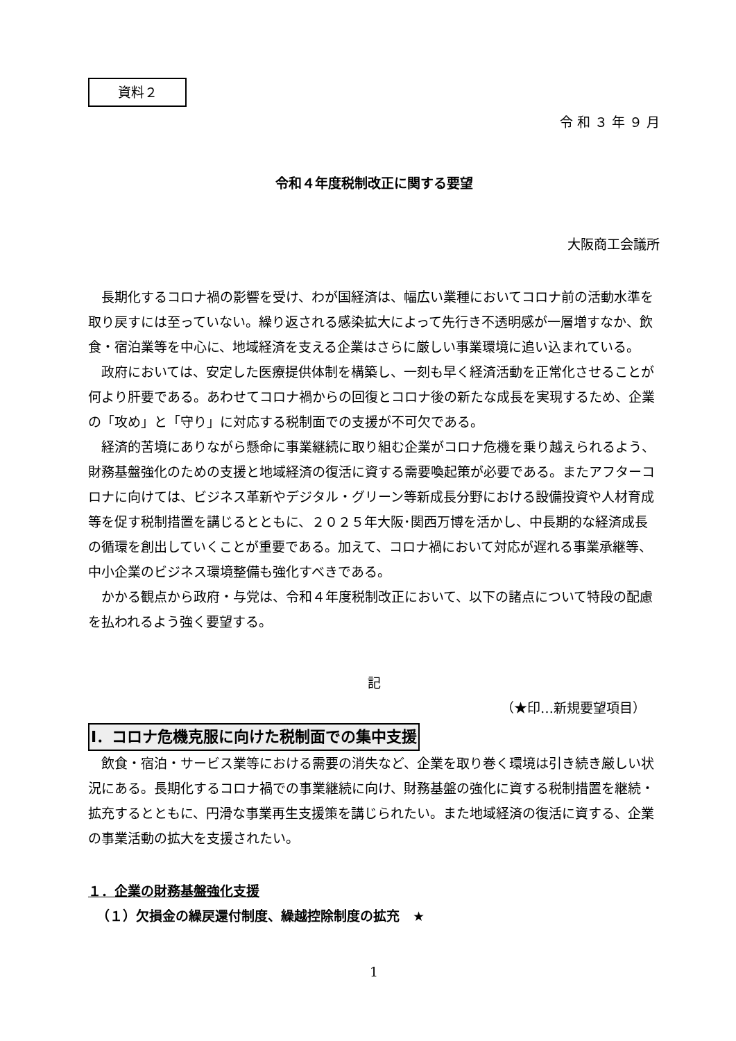資料２
令 和 ３ 年 ９ 月
令和４年度税制改正に関する要望
大阪商工会議所
長期化するコロナ禍の影響を受け、わが国経済は、幅広い業種においてコロナ前の活動水準を取り戻すには至っていない。繰り返される感染拡大によって先行き不透明感が一層増すなか、飲食・宿泊業等を中心に、地域経済を支える企業はさらに厳しい事業環境に追い込まれている。
政府においては、安定した医療提供体制を構築し、一刻も早く経済活動を正常化させることが何より肝要である。あわせてコロナ禍からの回復とコロナ後の新たな成長を実現するため、企業の「攻め」と「守り」に対応する税制面での支援が不可欠である。
経済的苦境にありながら懸命に事業継続に取り組む企業がコロナ危機を乗り越えられるよう、財務基盤強化のための支援と地域経済の復活に資する需要喚起策が必要である。またアフターコロナに向けては、ビジネス革新やデジタル・グリーン等新成長分野における設備投資や人材育成等を促す税制措置を講じるとともに、２０２５年大阪･関西万博を活かし、中長期的な経済成長の循環を創出していくことが重要である。加えて、コロナ禍において対応が遅れる事業承継等、中小企業のビジネス環境整備も強化すべきである。
かかる観点から政府・与党は、令和４年度税制改正において、以下の諸点について特段の配慮を払われるよう強く要望する。
記
（★印…新規要望項目）
Ⅰ．コロナ危機克服に向けた税制面での集中支援
飲食・宿泊・サービス業等における需要の消失など、企業を取り巻く環境は引き続き厳しい状況にある。長期化するコロナ禍での事業継続に向け、財務基盤の強化に資する税制措置を継続・拡充するとともに、円滑な事業再生支援策を講じられたい。また地域経済の復活に資する、企業の事業活動の拡大を支援されたい。
１．企業の財務基盤強化支援
（１）欠損金の繰戻還付制度、繰越控除制度の拡充　★
1